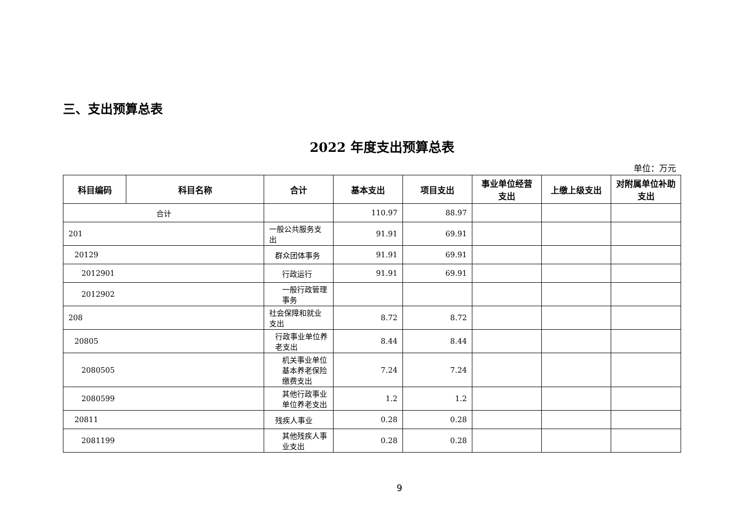三、支出预算总表
2022 年度支出预算总表
单位：万元
| 科目编码 | 科目名称 | 合计 | 基本支出 | 项目支出 | 事业单位经营支出 | 上缴上级支出 | 对附属单位补助支出 |
| --- | --- | --- | --- | --- | --- | --- | --- |
| 合计 | | | 110.97 | 88.97 | | | |
| 201 | | 一般公共服务支出 | 91.91 | 69.91 | | | |
| 20129 | | 群众团体事务 | 91.91 | 69.91 | | | |
| 2012901 | | 行政运行 | 91.91 | 69.91 | | | |
| 2012902 | | 一般行政管理事务 | | | | | |
| 208 | | 社会保障和就业支出 | 8.72 | 8.72 | | | |
| 20805 | | 行政事业单位养老支出 | 8.44 | 8.44 | | | |
| 2080505 | | 机关事业单位基本养老保险缴费支出 | 7.24 | 7.24 | | | |
| 2080599 | | 其他行政事业单位养老支出 | 1.2 | 1.2 | | | |
| 20811 | | 残疾人事业 | 0.28 | 0.28 | | | |
| 2081199 | | 其他残疾人事业支出 | 0.28 | 0.28 | | | |
9